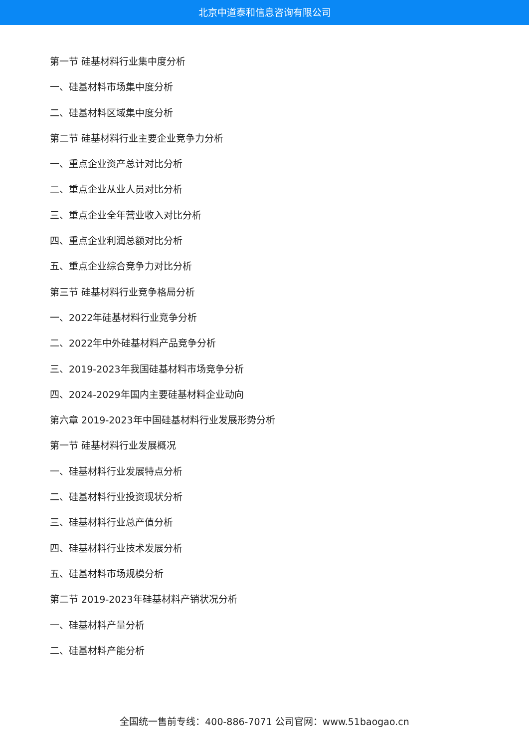北京中道泰和信息咨询有限公司
第一节 硅基材料行业集中度分析
一、硅基材料市场集中度分析
二、硅基材料区域集中度分析
第二节 硅基材料行业主要企业竞争力分析
一、重点企业资产总计对比分析
二、重点企业从业人员对比分析
三、重点企业全年营业收入对比分析
四、重点企业利润总额对比分析
五、重点企业综合竞争力对比分析
第三节 硅基材料行业竞争格局分析
一、2022年硅基材料行业竞争分析
二、2022年中外硅基材料产品竞争分析
三、2019-2023年我国硅基材料市场竞争分析
四、2024-2029年国内主要硅基材料企业动向
第六章 2019-2023年中国硅基材料行业发展形势分析
第一节 硅基材料行业发展概况
一、硅基材料行业发展特点分析
二、硅基材料行业投资现状分析
三、硅基材料行业总产值分析
四、硅基材料行业技术发展分析
五、硅基材料市场规模分析
第二节 2019-2023年硅基材料产销状况分析
一、硅基材料产量分析
二、硅基材料产能分析
全国统一售前专线：400-886-7071 公司官网：www.51baogao.cn